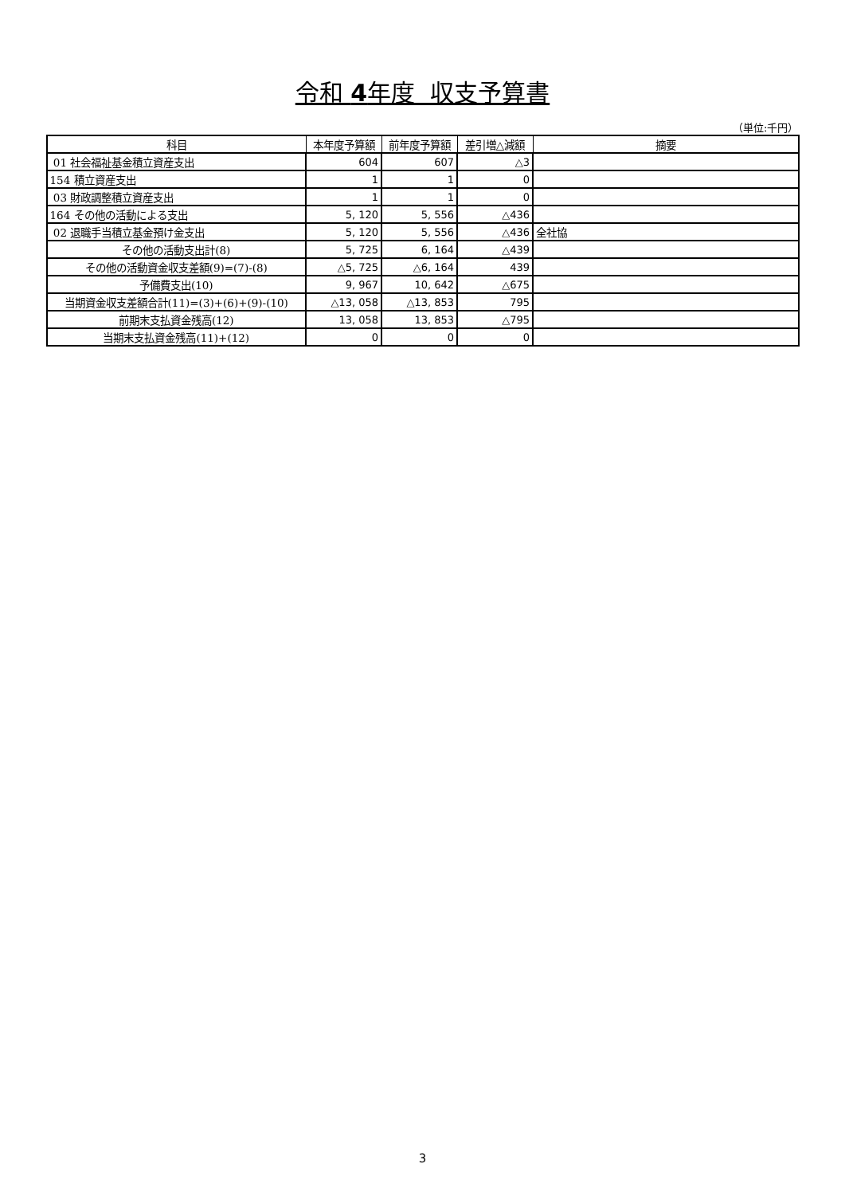令和 4年度 収支予算書
（単位:千円）
| 科目 | 本年度予算額 | 前年度予算額 | 差引増△減額 | 摘要 |
| --- | --- | --- | --- | --- |
| 01 社会福祉基金積立資産支出 | 604 | 607 | △3 | |
| 154 積立資産支出 | 1 | 1 | 0 | |
| 03 財政調整積立資産支出 | 1 | 1 | 0 | |
| 164 その他の活動による支出 | 5, 120 | 5, 556 | △436 | |
| 02 退職手当積立基金預け金支出 | 5, 120 | 5, 556 | △436 | 全社協 |
| その他の活動支出計(8) | 5, 725 | 6, 164 | △439 | |
| その他の活動資金収支差額(9)=(7)-(8) | △5, 725 | △6, 164 | 439 | |
| 予備費支出(10) | 9, 967 | 10, 642 | △675 | |
| 当期資金収支差額合計(11)=(3)+(6)+(9)-(10) | △13, 058 | △13, 853 | 795 | |
| 前期末支払資金残高(12) | 13, 058 | 13, 853 | △795 | |
| 当期末支払資金残高(11)+(12) | 0 | 0 | 0 | |
3